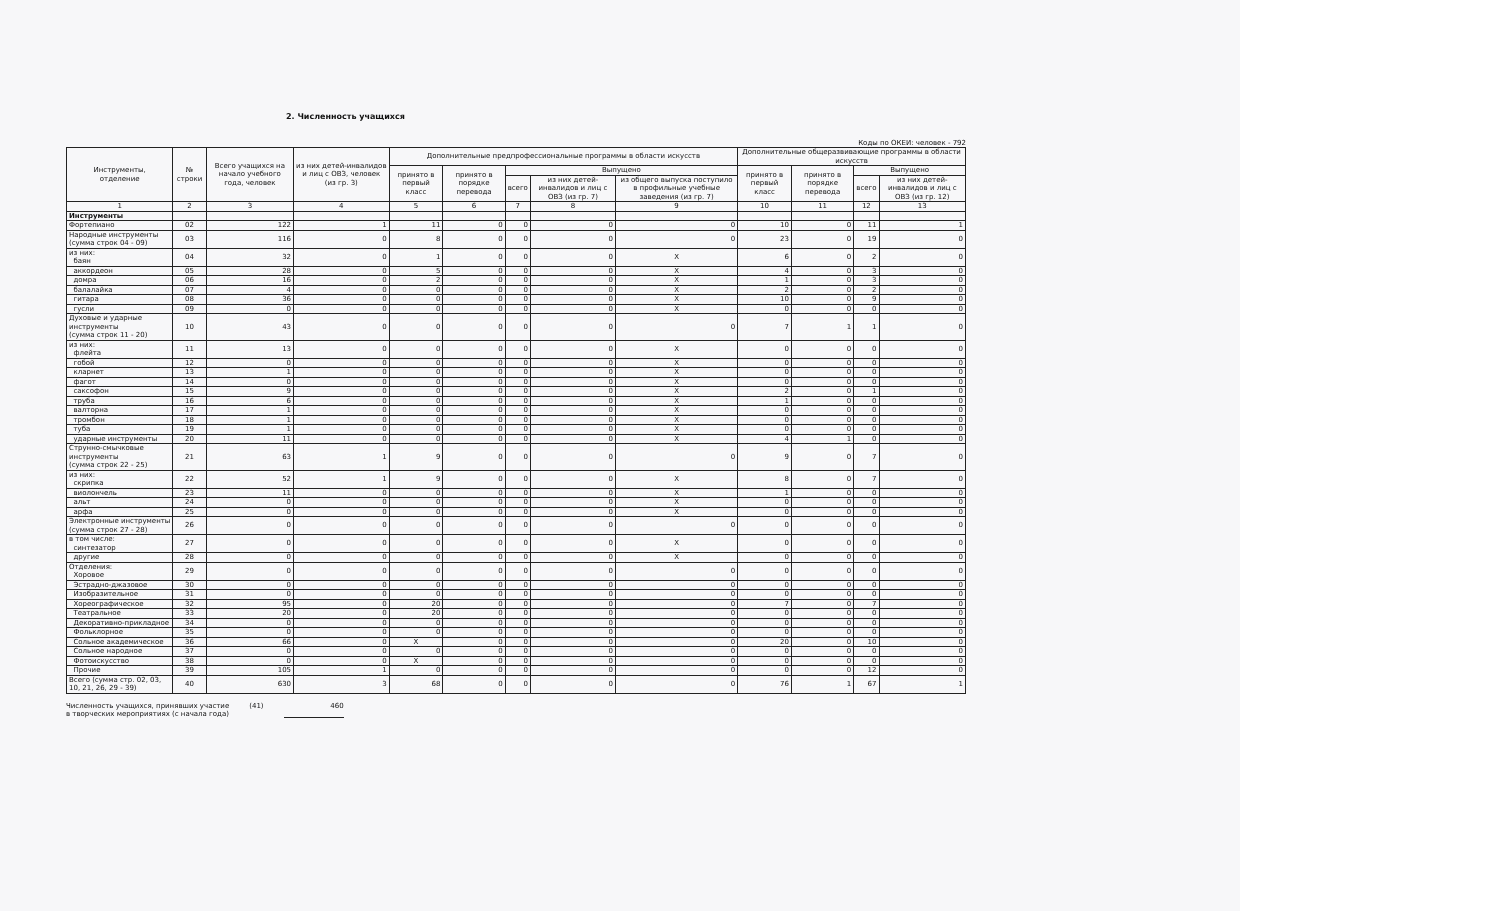2. Численность учащихся
Коды по ОКЕИ: человек - 792
| Инструменты, отделение | № строки | Всего учащихся на начало учебного года, человек | из них детей-инвалидов и лиц с ОВЗ, человек (из гр. 3) | Дополнительные предпрофессиональные программы в области искусств | | | | | Дополнительные общеразвивающие программы в области искусств | | | |
| --- | --- | --- | --- | --- | --- | --- | --- | --- | --- | --- | --- | --- |
| | | | | принято в первый класс | принято в порядке перевода | Выпущено | | | принято в первый класс | принято в порядке перевода | Выпущено | |
| | | | | | | всего | из них детей-инвалидов и лиц с ОВЗ (из гр. 7) | из общего выпуска поступило в профильные учебные заведения (из гр. 7) | | | всего | из них детей-инвалидов и лиц с ОВЗ (из гр. 12) |
| 1 | 2 | 3 | 4 | 5 | 6 | 7 | 8 | 9 | 10 | 11 | 12 | 13 |
| Инструменты | | | | | | | | | | | | |
| Фортепиано | 02 | 122 | 1 | 11 | 0 | 0 | 0 | 0 | 10 | 0 | 11 | 1 |
| Народные инструменты (сумма строк 04 - 09) | 03 | 116 | 0 | 8 | 0 | 0 | 0 | 0 | 23 | 0 | 19 | 0 |
| из них: баян | 04 | 32 | 0 | 1 | 0 | 0 | 0 | X | 6 | 0 | 2 | 0 |
| аккордеон | 05 | 28 | 0 | 5 | 0 | 0 | 0 | X | 4 | 0 | 3 | 0 |
| домра | 06 | 16 | 0 | 2 | 0 | 0 | 0 | X | 1 | 0 | 3 | 0 |
| балалайка | 07 | 4 | 0 | 0 | 0 | 0 | 0 | X | 2 | 0 | 2 | 0 |
| гитара | 08 | 36 | 0 | 0 | 0 | 0 | 0 | X | 10 | 0 | 9 | 0 |
| гусли | 09 | 0 | 0 | 0 | 0 | 0 | 0 | X | 0 | 0 | 0 | 0 |
| Духовые и ударные инструменты (сумма строк 11 - 20) | 10 | 43 | 0 | 0 | 0 | 0 | 0 | 0 | 7 | 1 | 1 | 0 |
| из них: флейта | 11 | 13 | 0 | 0 | 0 | 0 | 0 | X | 0 | 0 | 0 | 0 |
| гобой | 12 | 0 | 0 | 0 | 0 | 0 | 0 | X | 0 | 0 | 0 | 0 |
| кларнет | 13 | 1 | 0 | 0 | 0 | 0 | 0 | X | 0 | 0 | 0 | 0 |
| фагот | 14 | 0 | 0 | 0 | 0 | 0 | 0 | X | 0 | 0 | 0 | 0 |
| саксофон | 15 | 9 | 0 | 0 | 0 | 0 | 0 | X | 2 | 0 | 1 | 0 |
| труба | 16 | 6 | 0 | 0 | 0 | 0 | 0 | X | 1 | 0 | 0 | 0 |
| валторна | 17 | 1 | 0 | 0 | 0 | 0 | 0 | X | 0 | 0 | 0 | 0 |
| тромбон | 18 | 1 | 0 | 0 | 0 | 0 | 0 | X | 0 | 0 | 0 | 0 |
| туба | 19 | 1 | 0 | 0 | 0 | 0 | 0 | X | 0 | 0 | 0 | 0 |
| ударные инструменты | 20 | 11 | 0 | 0 | 0 | 0 | 0 | X | 4 | 1 | 0 | 0 |
| Струнно-смычковые инструменты (сумма строк 22 - 25) | 21 | 63 | 1 | 9 | 0 | 0 | 0 | 0 | 9 | 0 | 7 | 0 |
| из них: скрипка | 22 | 52 | 1 | 9 | 0 | 0 | 0 | X | 8 | 0 | 7 | 0 |
| виолончель | 23 | 11 | 0 | 0 | 0 | 0 | 0 | X | 1 | 0 | 0 | 0 |
| альт | 24 | 0 | 0 | 0 | 0 | 0 | 0 | X | 0 | 0 | 0 | 0 |
| арфа | 25 | 0 | 0 | 0 | 0 | 0 | 0 | X | 0 | 0 | 0 | 0 |
| Электронные инструменты (сумма строк 27 - 28) | 26 | 0 | 0 | 0 | 0 | 0 | 0 | 0 | 0 | 0 | 0 | 0 |
| в том числе: синтезатор | 27 | 0 | 0 | 0 | 0 | 0 | 0 | X | 0 | 0 | 0 | 0 |
| другие | 28 | 0 | 0 | 0 | 0 | 0 | 0 | X | 0 | 0 | 0 | 0 |
| Отделения: Хоровое | 29 | 0 | 0 | 0 | 0 | 0 | 0 | 0 | 0 | 0 | 0 | 0 |
| Эстрадно-джазовое | 30 | 0 | 0 | 0 | 0 | 0 | 0 | 0 | 0 | 0 | 0 | 0 |
| Изобразительное | 31 | 0 | 0 | 0 | 0 | 0 | 0 | 0 | 0 | 0 | 0 | 0 |
| Хореографическое | 32 | 95 | 0 | 20 | 0 | 0 | 0 | 0 | 7 | 0 | 7 | 0 |
| Театральное | 33 | 20 | 0 | 20 | 0 | 0 | 0 | 0 | 0 | 0 | 0 | 0 |
| Декоративно-прикладное | 34 | 0 | 0 | 0 | 0 | 0 | 0 | 0 | 0 | 0 | 0 | 0 |
| Фольклорное | 35 | 0 | 0 | 0 | 0 | 0 | 0 | 0 | 0 | 0 | 0 | 0 |
| Сольное академическое | 36 | 66 | 0 | X | 0 | 0 | 0 | 0 | 20 | 0 | 10 | 0 |
| Сольное народное | 37 | 0 | 0 | 0 | 0 | 0 | 0 | 0 | 0 | 0 | 0 | 0 |
| Фотоискусство | 38 | 0 | 0 | X | 0 | 0 | 0 | 0 | 0 | 0 | 0 | 0 |
| Прочие | 39 | 105 | 1 | 0 | 0 | 0 | 0 | 0 | 0 | 0 | 12 | 0 |
| Всего (сумма стр. 02, 03, 10, 21, 26, 29 - 39) | 40 | 630 | 3 | 68 | 0 | 0 | 0 | 0 | 76 | 1 | 67 | 1 |
Численность учащихся, принявших участие
в творческих мероприятиях (с начала года) (41) 460